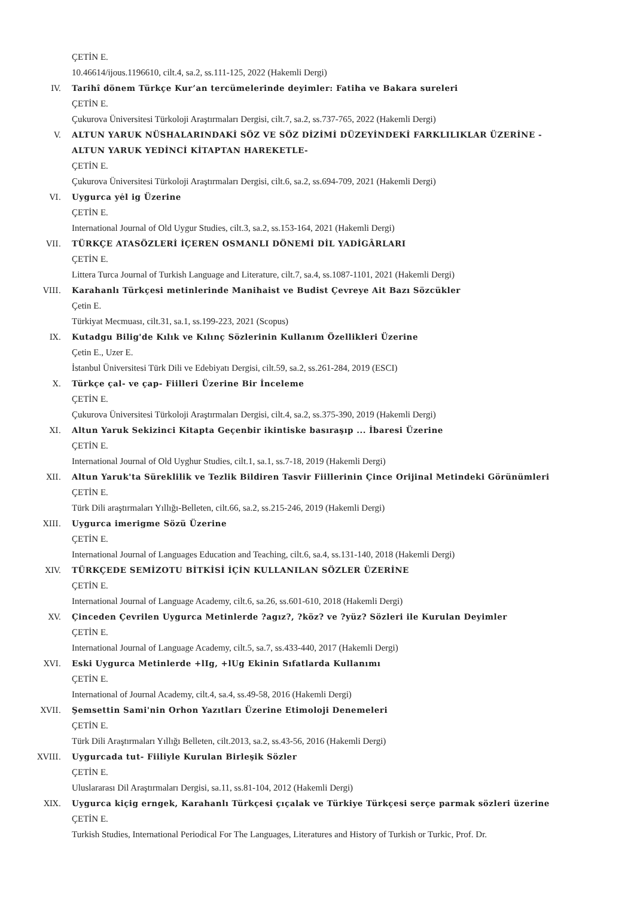ÇETİN E.
10.46614/ijous.1196610, cilt.4, sa.2, ss.111-125, 2022 (Hakemli Dergi)
IV. Tarihî dönem Türkçe Kur’an tercümelerinde deyimler: Fatiha ve Bakara sureleri
ÇETİN E.
Çukurova Üniversitesi Türkoloji Araştırmaları Dergisi, cilt.7, sa.2, ss.737-765, 2022 (Hakemli Dergi)
V. ALTUN YARUK NÜSHALARINDAKİ SÖZ VE SÖZ DİZİMİ DÜZEYİNDEKİ FARKLILIKLAR ÜZERİNE -
ALTUN YARUK YEDİNCİ KİTAPTAN HAREKETLE-
ÇETİN E.
Çukurova Üniversitesi Türkoloji Araştırmaları Dergisi, cilt.6, sa.2, ss.694-709, 2021 (Hakemli Dergi)
VI. Uygurca yėl ig Üzerine
ÇETİN E.
International Journal of Old Uygur Studies, cilt.3, sa.2, ss.153-164, 2021 (Hakemli Dergi)
VII. TÜRKÇE ATASÖZLERİ İÇEREN OSMANLI DÖNEMİ DİL YADİGÂRLARI
ÇETİN E.
Littera Turca Journal of Turkish Language and Literature, cilt.7, sa.4, ss.1087-1101, 2021 (Hakemli Dergi)
VIII. Karahanlı Türkçesi metinlerinde Manihaist ve Budist Çevreye Ait Bazı Sözcükler
Çetin E.
Türkiyat Mecmuası, cilt.31, sa.1, ss.199-223, 2021 (Scopus)
IX. Kutadgu Bilig'de Kılık ve Kılınç Sözlerinin Kullanım Özellikleri Üzerine
Çetin E., Uzer E.
İstanbul Üniversitesi Türk Dili ve Edebiyatı Dergisi, cilt.59, sa.2, ss.261-284, 2019 (ESCI)
X. Türkçe çal- ve çap- Fiilleri Üzerine Bir İnceleme
ÇETİN E.
Çukurova Üniversitesi Türkoloji Araştırmaları Dergisi, cilt.4, sa.2, ss.375-390, 2019 (Hakemli Dergi)
XI. Altun Yaruk Sekizinci Kitapta Geçenbir ikintiske basıraşıp ... İbaresi Üzerine
ÇETİN E.
International Journal of Old Uyghur Studies, cilt.1, sa.1, ss.7-18, 2019 (Hakemli Dergi)
XII. Altun Yaruk'ta Süreklilik ve Tezlik Bildiren Tasvir Fiillerinin Çince Orijinal Metindeki Görünümleri
ÇETİN E.
Türk Dili araştırmaları Yıllığı-Belleten, cilt.66, sa.2, ss.215-246, 2019 (Hakemli Dergi)
XIII. Uygurca imerigme Sözü Üzerine
ÇETİN E.
International Journal of Languages Education and Teaching, cilt.6, sa.4, ss.131-140, 2018 (Hakemli Dergi)
XIV. TÜRKÇEDE SEMİZOTU BİTKİSİ İÇİN KULLANILAN SÖZLER ÜZERİNE
ÇETİN E.
International Journal of Language Academy, cilt.6, sa.26, ss.601-610, 2018 (Hakemli Dergi)
XV. Çinceden Çevrilen Uygurca Metinlerde ?agız?, ?köz? ve ?yüz? Sözleri ile Kurulan Deyimler
ÇETİN E.
International Journal of Language Academy, cilt.5, sa.7, ss.433-440, 2017 (Hakemli Dergi)
XVI. Eski Uygurca Metinlerde +lIg, +lUg Ekinin Sıfatlarda Kullanımı
ÇETİN E.
International of Journal Academy, cilt.4, sa.4, ss.49-58, 2016 (Hakemli Dergi)
XVII. Şemsettin Sami'nin Orhon Yazıtları Üzerine Etimoloji Denemeleri
ÇETİN E.
Türk Dili Araştırmaları Yıllığı Belleten, cilt.2013, sa.2, ss.43-56, 2016 (Hakemli Dergi)
XVIII. Uygurcada tut- Fiiliyle Kurulan Birleşik Sözler
ÇETİN E.
Uluslararası Dil Araştırmaları Dergisi, sa.11, ss.81-104, 2012 (Hakemli Dergi)
XIX. Uygurca kiçig erngek, Karahanlı Türkçesi çıçalak ve Türkiye Türkçesi serçe parmak sözleri üzerine
ÇETİN E.
Turkish Studies, International Periodical For The Languages, Literatures and History of Turkish or Turkic, Prof. Dr.